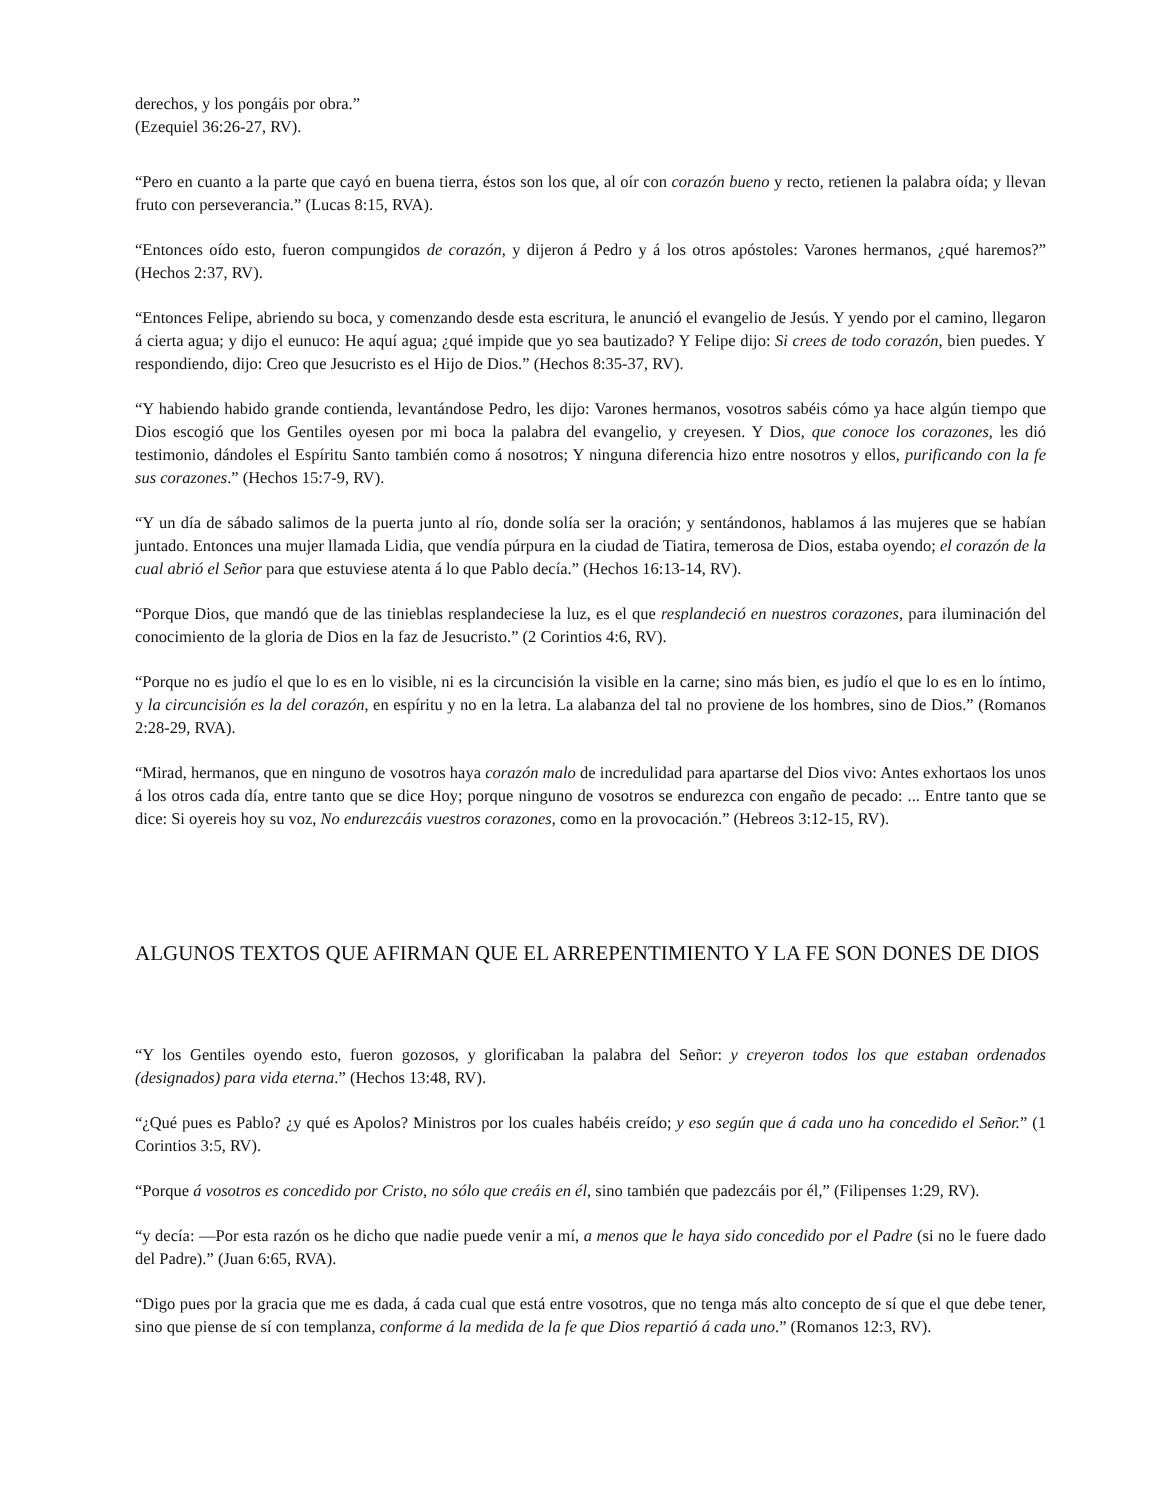derechos, y los pongáis por obra.”
(Ezequiel 36:26-27, RV).
“Pero en cuanto a la parte que cayó en buena tierra, éstos son los que, al oír con corazón bueno y recto, retienen la palabra oída; y llevan fruto con perseverancia.” (Lucas 8:15, RVA).
“Entonces oído esto, fueron compungidos de corazón, y dijeron á Pedro y á los otros apóstoles: Varones hermanos, ¿qué haremos?” (Hechos 2:37, RV).
“Entonces Felipe, abriendo su boca, y comenzando desde esta escritura, le anunció el evangelio de Jesús. Y yendo por el camino, llegaron á cierta agua; y dijo el eunuco: He aquí agua; ¿qué impide que yo sea bautizado? Y Felipe dijo: Si crees de todo corazón, bien puedes. Y respondiendo, dijo: Creo que Jesucristo es el Hijo de Dios.” (Hechos 8:35-37, RV).
“Y habiendo habido grande contienda, levantándose Pedro, les dijo: Varones hermanos, vosotros sabéis cómo ya hace algún tiempo que Dios escogió que los Gentiles oyesen por mi boca la palabra del evangelio, y creyesen. Y Dios, que conoce los corazones, les dió testimonio, dándoles el Espíritu Santo también como á nosotros; Y ninguna diferencia hizo entre nosotros y ellos, purificando con la fe sus corazones.” (Hechos 15:7-9, RV).
“Y un día de sábado salimos de la puerta junto al río, donde solía ser la oración; y sentándonos, hablamos á las mujeres que se habían juntado. Entonces una mujer llamada Lidia, que vendía púrpura en la ciudad de Tiatira, temerosa de Dios, estaba oyendo; el corazón de la cual abrió el Señor para que estuviese atenta á lo que Pablo decía.” (Hechos 16:13-14, RV).
“Porque Dios, que mandó que de las tinieblas resplandeciese la luz, es el que resplandeció en nuestros corazones, para iluminación del conocimiento de la gloria de Dios en la faz de Jesucristo.” (2 Corintios 4:6, RV).
“Porque no es judío el que lo es en lo visible, ni es la circuncisión la visible en la carne; sino más bien, es judío el que lo es en lo íntimo, y la circuncisión es la del corazón, en espíritu y no en la letra. La alabanza del tal no proviene de los hombres, sino de Dios.” (Romanos 2:28-29, RVA).
“Mirad, hermanos, que en ninguno de vosotros haya corazón malo de incredulidad para apartarse del Dios vivo: Antes exhortaos los unos á los otros cada día, entre tanto que se dice Hoy; porque ninguno de vosotros se endurezca con engaño de pecado: ... Entre tanto que se dice: Si oyereis hoy su voz, No endurezcáis vuestros corazones, como en la provocación.” (Hebreos 3:12-15, RV).
ALGUNOS TEXTOS QUE AFIRMAN QUE EL ARREPENTIMIENTO Y LA FE SON DONES DE DIOS
“Y los Gentiles oyendo esto, fueron gozosos, y glorificaban la palabra del Señor: y creyeron todos los que estaban ordenados (designados) para vida eterna.” (Hechos 13:48, RV).
“¿Qué pues es Pablo? ¿y qué es Apolos? Ministros por los cuales habéis creído; y eso según que á cada uno ha concedido el Señor.” (1 Corintios 3:5, RV).
“Porque á vosotros es concedido por Cristo, no sólo que creáis en él, sino también que padezcáis por él,” (Filipenses 1:29, RV).
“y decía: —Por esta razón os he dicho que nadie puede venir a mí, a menos que le haya sido concedido por el Padre (si no le fuere dado del Padre).” (Juan 6:65, RVA).
“Digo pues por la gracia que me es dada, á cada cual que está entre vosotros, que no tenga más alto concepto de sí que el que debe tener, sino que piense de sí con templanza, conforme á la medida de la fe que Dios repartió á cada uno.” (Romanos 12:3, RV).